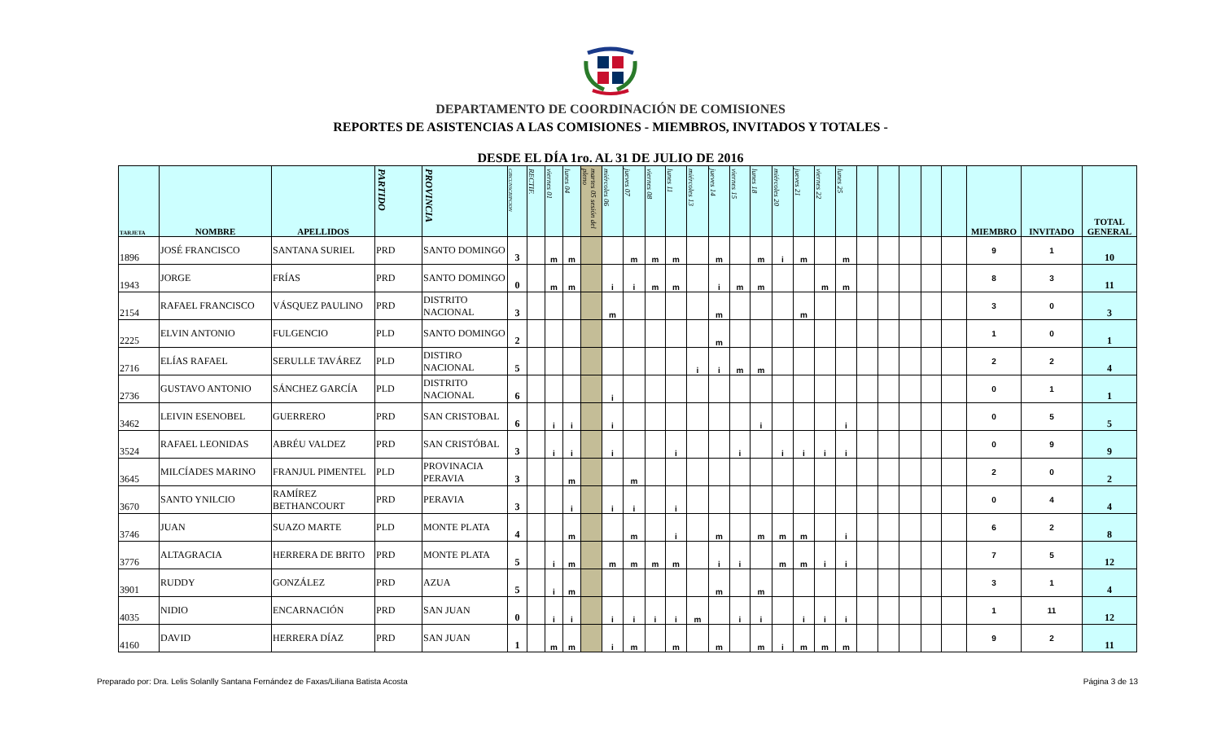DEPARTAMENTO DE COORDINACIÓN DE COMISIONES
REPORTES DE ASISTENCIAS A LAS COMISIONES - MIEMBROS, INVITADOS Y TOTALES -
DESDE EL DÍA 1ro. AL 31 DE JULIO DE 2016
| TARJETA | NOMBRE | APELLIDOS | PARTIDO | PROVINCIA | CIRCUNSCRIPCION | RECTIF. | viernes 01 | lunes 04 | martes 05 sesión del pleno | miércoles 06 | jueves 07 | viernes 08 | lunes 11 | miércoles 13 | jueves 14 | viernes 15 | lunes 18 | miércoles 20 | jueves 21 | viernes 22 | lunes 25 | | | | | | MIEMBRO | INVITADO | TOTAL GENERAL |
| --- | --- | --- | --- | --- | --- | --- | --- | --- | --- | --- | --- | --- | --- | --- | --- | --- | --- | --- | --- | --- | --- | --- | --- | --- | --- | --- | --- | --- | --- |
| 1896 | JOSÉ FRANCISCO | SANTANA SURIEL | PRD | SANTO DOMINGO | 3 | | m | m | | | m | m | m | | m | | m | i | m | | m | | | | | | 9 | 1 | 10 |
| 1943 | JORGE | FRÍAS | PRD | SANTO DOMINGO | 0 | | m | m | | i | i | m | m | | i | m | m | | | m | m | | | | | | 8 | 3 | 11 |
| 2154 | RAFAEL FRANCISCO | VÁSQUEZ PAULINO | PRD | DISTRITO NACIONAL | 3 | | | | | m | | | | | m | | | | m | | | | | | | | 3 | 0 | 3 |
| 2225 | ELVIN ANTONIO | FULGENCIO | PLD | SANTO DOMINGO | 2 | | | | | | | | | | m | | | | | | | | | | | | 1 | 0 | 1 |
| 2716 | ELÍAS RAFAEL | SERULLE TAVÁREZ | PLD | DISTIRO NACIONAL | 5 | | | | | | | | | i | i | m | m | | | | | | | | | | 2 | 2 | 4 |
| 2736 | GUSTAVO ANTONIO | SÁNCHEZ GARCÍA | PLD | DISTRITO NACIONAL | 6 | | | | | i | | | | | | | | | | | | | | | | | 0 | 1 | 1 |
| 3462 | LEIVIN ESENOBEL | GUERRERO | PRD | SAN CRISTOBAL | 6 | | i | i | | i | | | | | | | i | | | | i | | | | | | 0 | 5 | 5 |
| 3524 | RAFAEL LEONIDAS | ABRÉU VALDEZ | PRD | SAN CRISTÓBAL | 3 | | i | i | | i | | | i | | | i | | i | i | i | i | | | | | | 0 | 9 | 9 |
| 3645 | MILCÍADES MARINO | FRANJUL PIMENTEL | PLD | PROVINACIA PERAVIA | 3 | | | m | | | m | | | | | | | | | | | | | | | | 2 | 0 | 2 |
| 3670 | SANTO YNILCIO | RAMÍREZ BETHANCOURT | PRD | PERAVIA | 3 | | | i | | i | i | | i | | | | | | | | | | | | | | 0 | 4 | 4 |
| 3746 | JUAN | SUAZO MARTE | PLD | MONTE PLATA | 4 | | | m | | | m | | i | | m | | m | m | m | | i | | | | | | 6 | 2 | 8 |
| 3776 | ALTAGRACIA | HERRERA DE BRITO | PRD | MONTE PLATA | 5 | | i | m | | m | m | m | m | | i | i | | m | m | i | i | | | | | | 7 | 5 | 12 |
| 3901 | RUDDY | GONZÁLEZ | PRD | AZUA | 5 | | i | m | | | | | | | m | | m | | | | | | | | | | 3 | 1 | 4 |
| 4035 | NIDIO | ENCARNACIÓN | PRD | SAN JUAN | 0 | | i | i | | i | i | i | i | m | | i | i | | i | i | i | | | | | | 1 | 11 | 12 |
| 4160 | DAVID | HERRERA DÍAZ | PRD | SAN JUAN | 1 | | m | m | | i | m | | m | | m | | m | i | m | m | m | | | | | | 9 | 2 | 11 |
Preparado por: Dra. Lelis Solanlly Santana Fernández de Faxas/Liliana Batista Acosta Página 3 de 13